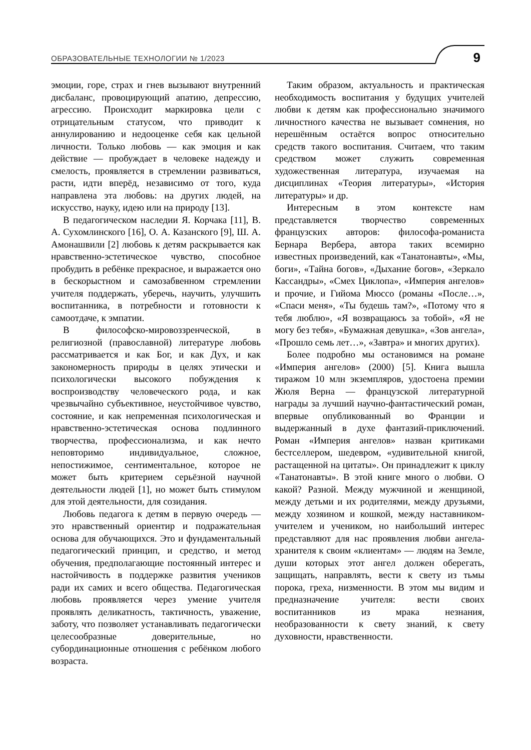ОБРАЗОВАТЕЛЬНЫЕ ТЕХНОЛОГИИ № 1/2023 9
эмоции, горе, страх и гнев вызывают внутренний дисбаланс, провоцирующий апатию, депрессию, агрессию. Происходит маркировка цели с отрицательным статусом, что приводит к аннулированию и недооценке себя как цельной личности. Только любовь — как эмоция и как действие — пробуждает в человеке надежду и смелость, проявляется в стремлении развиваться, расти, идти вперёд, независимо от того, куда направлена эта любовь: на других людей, на искусство, науку, идею или на природу [13].
В педагогическом наследии Я. Корчака [11], В. А. Сухомлинского [16], О. А. Казанского [9], Ш. А. Амонашвили [2] любовь к детям раскрывается как нравственно-эстетическое чувство, способное пробудить в ребёнке прекрасное, и выражается оно в бескорыстном и самозабвенном стремлении учителя поддержать, уберечь, научить, улучшить воспитанника, в потребности и готовности к самоотдаче, к эмпатии.
В философско-мировоззренческой, в религиозной (православной) литературе любовь рассматривается и как Бог, и как Дух, и как закономерность природы в целях этически и психологически высокого побуждения к воспроизводству человеческого рода, и как чрезвычайно субъективное, неустойчивое чувство, состояние, и как непременная психологическая и нравственно-эстетическая основа подлинного творчества, профессионализма, и как нечто неповторимо индивидуальное, сложное, непостижимое, сентиментальное, которое не может быть критерием серьёзной научной деятельности людей [1], но может быть стимулом для этой деятельности, для созидания.
Любовь педагога к детям в первую очередь — это нравственный ориентир и подражательная основа для обучающихся. Это и фундаментальный педагогический принцип, и средство, и метод обучения, предполагающие постоянный интерес и настойчивость в поддержке развития учеников ради их самих и всего общества. Педагогическая любовь проявляется через умение учителя проявлять деликатность, тактичность, уважение, заботу, что позволяет устанавливать педагогически целесообразные доверительные, но субординационные отношения с ребёнком любого возраста.
Таким образом, актуальность и практическая необходимость воспитания у будущих учителей любви к детям как профессионально значимого личностного качества не вызывает сомнения, но нерешённым остаётся вопрос относительно средств такого воспитания. Считаем, что таким средством может служить современная художественная литература, изучаемая на дисциплинах «Теория литературы», «История литературы» и др.
Интересным в этом контексте нам представляется творчество современных французских авторов: философа-романиста Бернара Вербера, автора таких всемирно известных произведений, как «Танатонавты», «Мы, боги», «Тайна богов», «Дыхание богов», «Зеркало Кассандры», «Смех Циклопа», «Империя ангелов» и прочие, и Гийома Мюссо (романы «После…», «Спаси меня», «Ты будешь там?», «Потому что я тебя люблю», «Я возвращаюсь за тобой», «Я не могу без тебя», «Бумажная девушка», «Зов ангела», «Прошло семь лет…», «Завтра» и многих других).
Более подробно мы остановимся на романе «Империя ангелов» (2000) [5]. Книга вышла тиражом 10 млн экземпляров, удостоена премии Жюля Верна — французской литературной награды за лучший научно-фантастический роман, впервые опубликованный во Франции и выдержанный в духе фантазий-приключений. Роман «Империя ангелов» назван критиками бестселлером, шедевром, «удивительной книгой, растащенной на цитаты». Он принадлежит к циклу «Танатонавты». В этой книге много о любви. О какой? Разной. Между мужчиной и женщиной, между детьми и их родителями, между друзьями, между хозяином и кошкой, между наставником-учителем и учеником, но наибольший интерес представляют для нас проявления любви ангела-хранителя к своим «клиентам» — людям на Земле, души которых этот ангел должен оберегать, защищать, направлять, вести к свету из тьмы порока, греха, низменности. В этом мы видим и предназначение учителя: вести своих воспитанников из мрака незнания, необразованности к свету знаний, к свету духовности, нравственности.